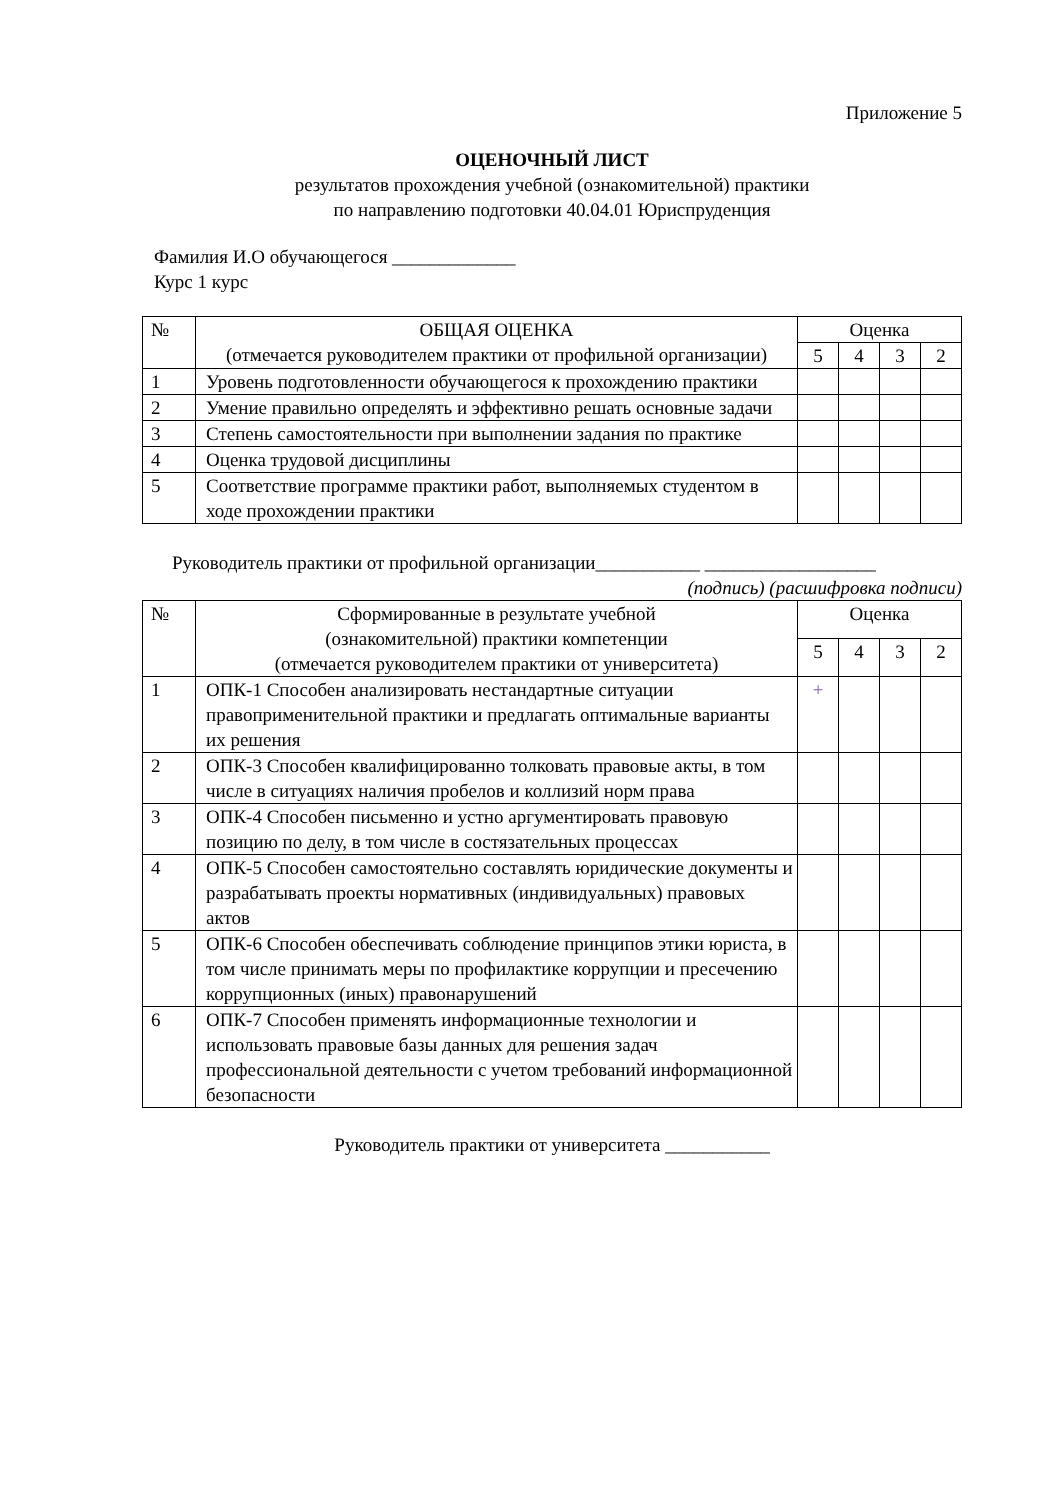Приложение 5
ОЦЕНОЧНЫЙ ЛИСТ
результатов прохождения учебной (ознакомительной) практики
по направлению подготовки 40.04.01 Юриспруденция
Фамилия И.О обучающегося _____________
Курс 1 курс
| № | ОБЩАЯ ОЦЕНКА (отмечается руководителем практики от профильной организации) | Оценка | | | |
| --- | --- | --- | --- | --- | --- |
| | | 5 | 4 | 3 | 2 |
| 1 | Уровень подготовленности обучающегося к прохождению практики | | | | |
| 2 | Умение правильно определять и эффективно решать основные задачи | | | | |
| 3 | Степень самостоятельности при выполнении задания по практике | | | | |
| 4 | Оценка трудовой дисциплины | | | | |
| 5 | Соответствие программе практики работ, выполняемых студентом в ходе прохождении практики | | | | |
Руководитель практики от профильной организации___________ __________________
(подпись) (расшифровка подписи)
| № | Сформированные в результате учебной (ознакомительной) практики компетенции (отмечается руководителем практики от университета) | Оценка | | | |
| --- | --- | --- | --- | --- | --- |
| | | 5 | 4 | 3 | 2 |
| 1 | ОПК-1 Способен анализировать нестандартные ситуации правоприменительной практики и предлагать оптимальные варианты их решения | + | | | |
| 2 | ОПК-3 Способен квалифицированно толковать правовые акты, в том числе в ситуациях наличия пробелов и коллизий норм права | | | | |
| 3 | ОПК-4 Способен письменно и устно аргументировать правовую позицию по делу, в том числе в состязательных процессах | | | | |
| 4 | ОПК-5 Способен самостоятельно составлять юридические документы и разрабатывать проекты нормативных (индивидуальных) правовых актов | | | | |
| 5 | ОПК-6 Способен обеспечивать соблюдение принципов этики юриста, в том числе принимать меры по профилактике коррупции и пресечению коррупционных (иных) правонарушений | | | | |
| 6 | ОПК-7 Способен применять информационные технологии и использовать правовые базы данных для решения задач профессиональной деятельности с учетом требований информационной безопасности | | | | |
Руководитель практики от университета ___________